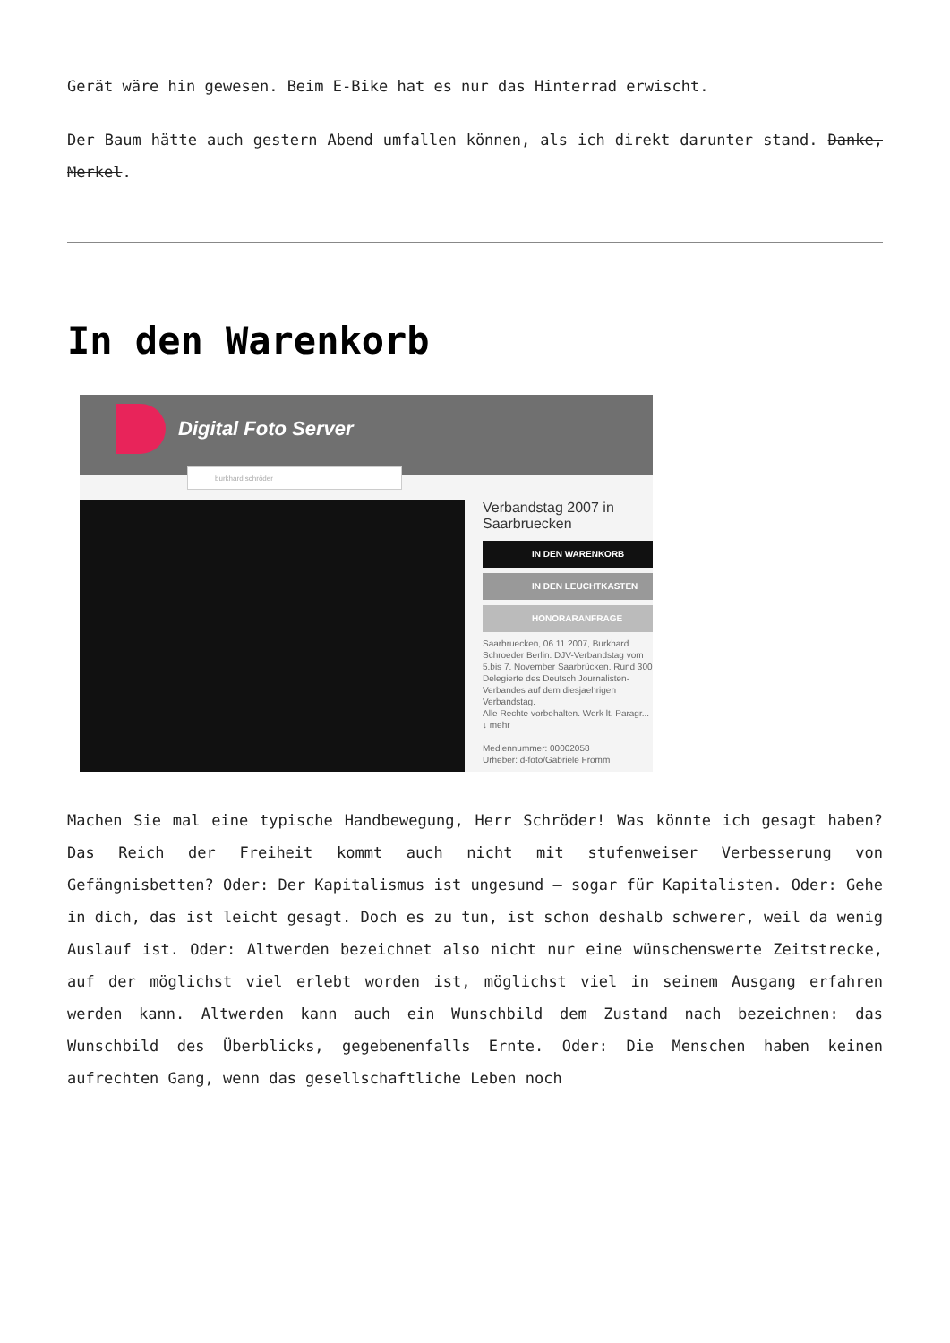Gerät wäre hin gewesen. Beim E-Bike hat es nur das Hinterrad erwischt.
Der Baum hätte auch gestern Abend umfallen können, als ich direkt darunter stand. Danke, Merkel.
In den Warenkorb
Digital Foto Server
burkhard schröder
Verbandstag 2007 in Saarbruecken
IN DEN WARENKORB
IN DEN LEUCHTKASTEN
HONORARANFRAGE
Saarbruecken, 06.11.2007, Burkhard Schroeder Berlin. DJV-Verbandstag vom 5.bis 7. November Saarbrücken. Rund 300 Delegierte des Deutsch Journalisten-Verbandes auf dem diesjaehrigen Verbandstag.
Alle Rechte vorbehalten. Werk lt. Paragr... ↓ mehr
Mediennummer: 00002058
Urheber: d-foto/Gabriele Fromm
Machen Sie mal eine typische Handbewegung, Herr Schröder! Was könnte ich gesagt haben? Das Reich der Freiheit kommt auch nicht mit stufenweiser Verbesserung von Gefängnisbetten? Oder: Der Kapitalismus ist ungesund – sogar für Kapitalisten. Oder: Gehe in dich, das ist leicht gesagt. Doch es zu tun, ist schon deshalb schwerer, weil da wenig Auslauf ist. Oder: Altwerden bezeichnet also nicht nur eine wünschenswerte Zeitstrecke, auf der möglichst viel erlebt worden ist, möglichst viel in seinem Ausgang erfahren werden kann. Altwerden kann auch ein Wunschbild dem Zustand nach bezeichnen: das Wunschbild des Überblicks, gegebenenfalls Ernte. Oder: Die Menschen haben keinen aufrechten Gang, wenn das gesellschaftliche Leben noch